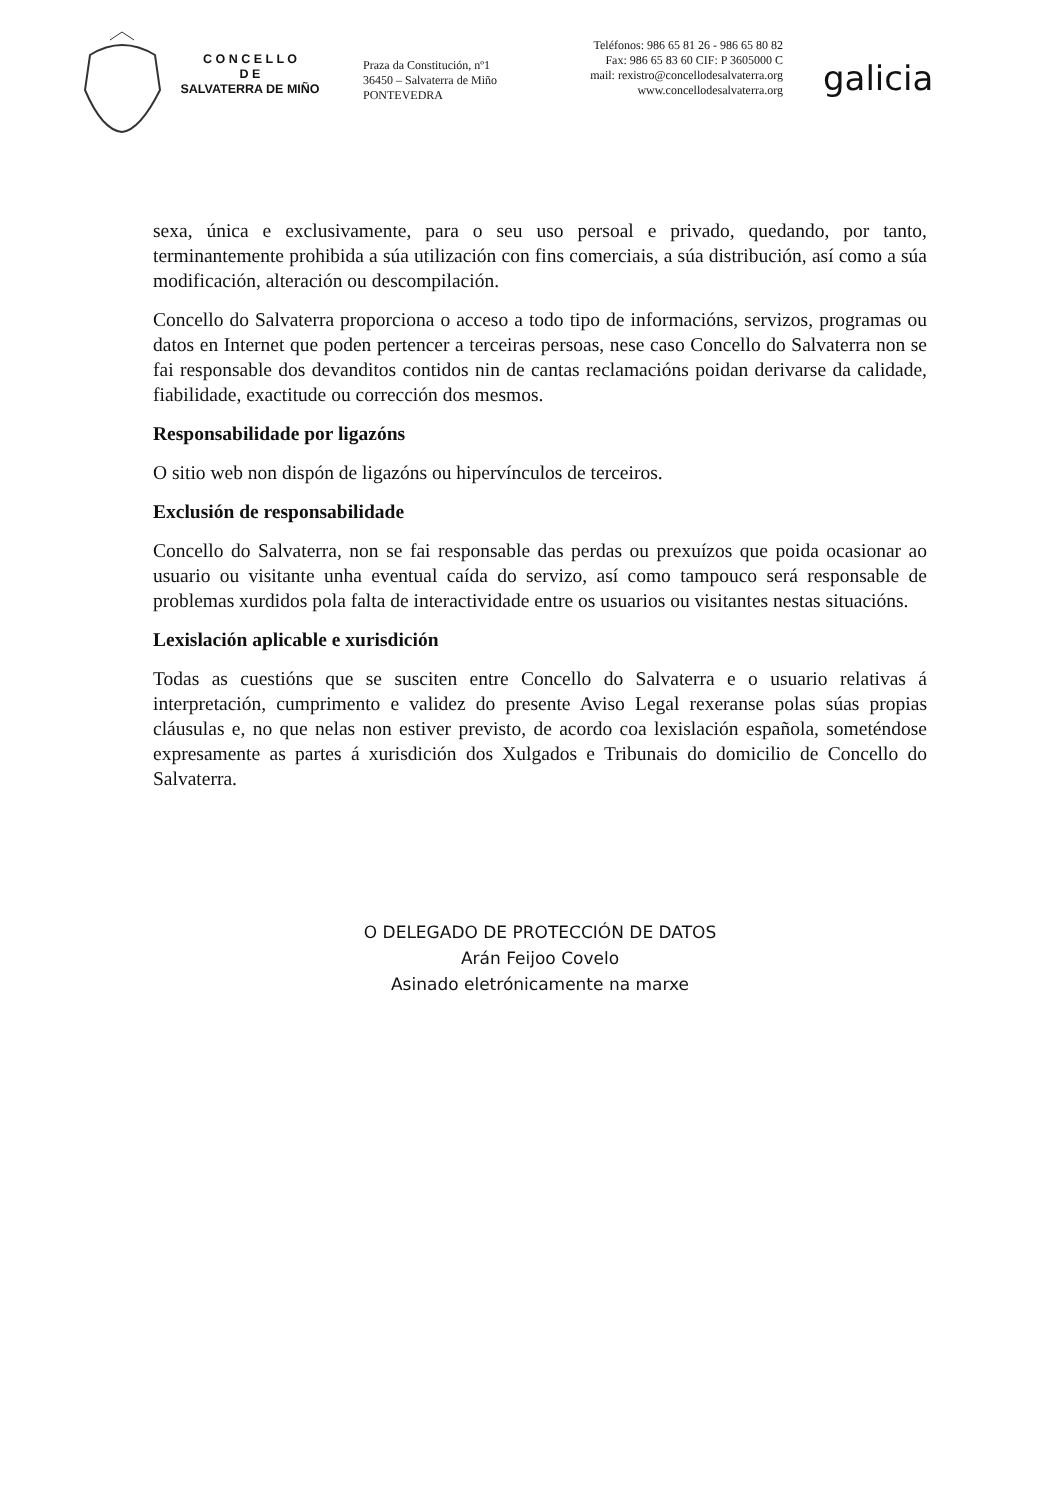C O N C E L L O
D E
SALVATERRA DE MIÑO
Praza da Constitución, nº1
36450 – Salvaterra de Miño
PONTEVEDRA
Teléfonos: 986 65 81 26 - 986 65 80 82
Fax: 986 65 83 60 CIF: P 3605000 C
mail: rexistro@concellodesalvaterra.org
www.concellodesalvaterra.org
galicia
sexa, única e exclusivamente, para o seu uso persoal e privado, quedando, por tanto, terminantemente prohibida a súa utilización con fins comerciais, a súa distribución, así como a súa modificación, alteración ou descompilación.
Concello do Salvaterra proporciona o acceso a todo tipo de informacións, servizos, programas ou datos en Internet que poden pertencer a terceiras persoas, nese caso Concello do Salvaterra non se fai responsable dos devanditos contidos nin de cantas reclamacións poidan derivarse da calidade, fiabilidade, exactitude ou corrección dos mesmos.
Responsabilidade por ligazóns
O sitio web non dispón de ligazóns ou hipervínculos de terceiros.
Exclusión de responsabilidade
Concello do Salvaterra, non se fai responsable das perdas ou prexuízos que poida ocasionar ao usuario ou visitante unha eventual caída do servizo, así como tampouco será responsable de problemas xurdidos pola falta de interactividade entre os usuarios ou visitantes nestas situacións.
Lexislación aplicable e xurisdición
Todas as cuestións que se susciten entre Concello do Salvaterra e o usuario relativas á interpretación, cumprimento e validez do presente Aviso Legal rexeranse polas súas propias cláusulas e, no que nelas non estiver previsto, de acordo coa lexislación española, someténdose expresamente as partes á xurisdición dos Xulgados e Tribunais do domicilio de Concello do Salvaterra.
O DELEGADO DE PROTECCIÓN DE DATOS
Arán Feijoo Covelo
Asinado eletrónicamente na marxe